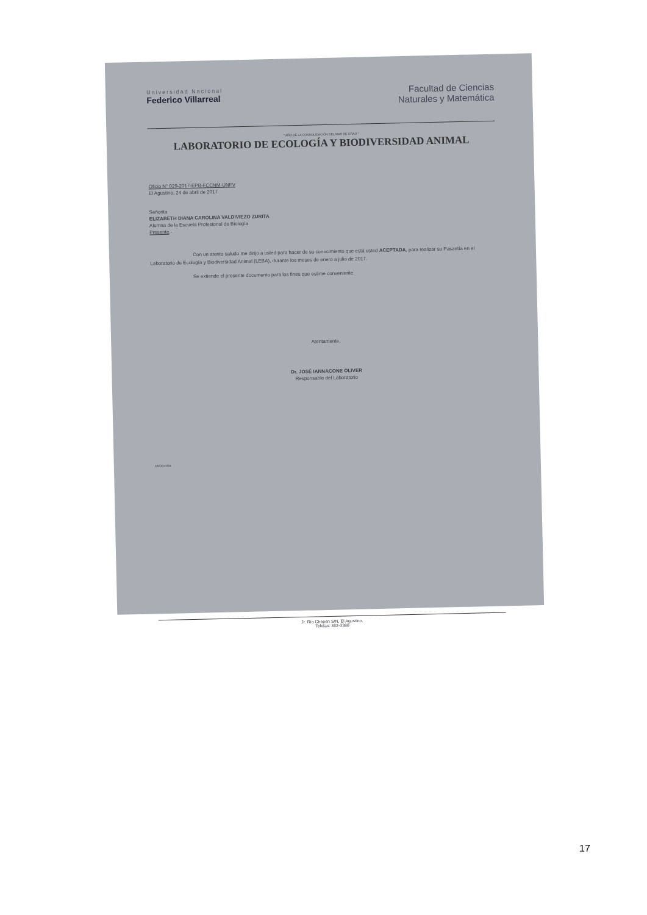Universidad Nacional
Federico Villarreal
Facultad de Ciencias
Naturales y Matemática
" AÑO DE LA CONSOLIDACIÓN DEL MAR DE GRAU "
LABORATORIO DE ECOLOGÍA Y BIODIVERSIDAD ANIMAL
Oficio N° 029-2017-EPB-FCCNM-UNFV
El Agustino, 24 de abril de 2017
Señorita
ELIZABETH DIANA CAROLINA VALDIVIEZO ZURITA
Alumna de la Escuela Profesional de Biología
Presente.-
Con un atento saludo me dirijo a usted para hacer de su conocimiento que está usted ACEPTADA, para realizar su Pasantía en el Laboratorio de Ecología y Biodiversidad Animal (LEBA), durante los meses de enero a julio de 2017.
Se extiende el presente documento para los fines que estime conveniente.
Atentamente,
Dr. JOSÉ IANNACONE OLIVER
Responsable del Laboratorio
JAIO/cecilia
Jr. Río Chepén S/N, El Agustino.
Telefax: 362-3388
17